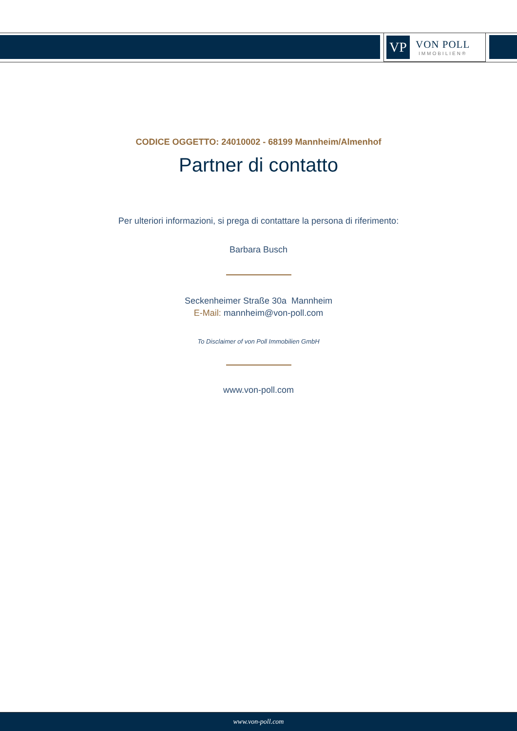VP
VON POLL
IMMOBILIEN®
CODICE OGGETTO: 24010002 - 68199 Mannheim/Almenhof
Partner di contatto
Per ulteriori informazioni, si prega di contattare la persona di riferimento:
Barbara Busch
Seckenheimer Straße 30a Mannheim
E-Mail: mannheim@von-poll.com
To Disclaimer of von Poll Immobilien GmbH
www.von-poll.com
www.von-poll.com